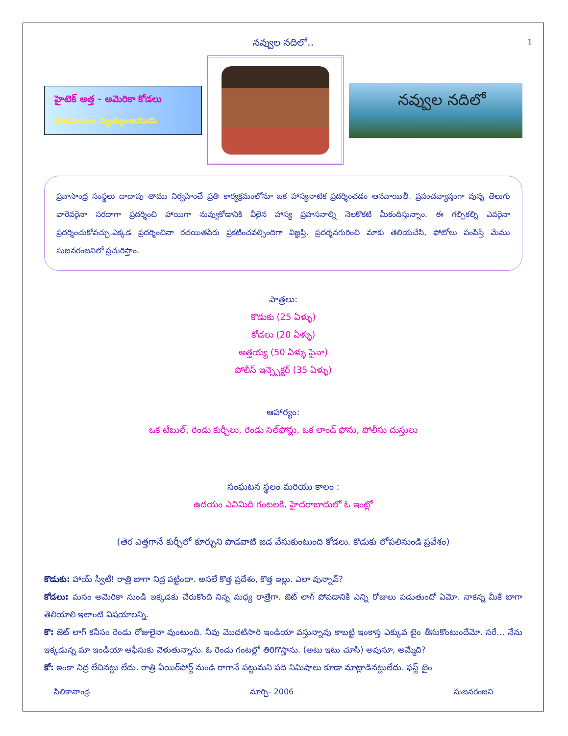నవ్వుల నదిలో.. 1
హైటెక్ అత్త - అమెరికా కోడలు
తాటిపాముల మృత్యుంజయుడు
నవ్వుల నదిలో
ప్రవాసాంధ్ర సంస్థలు దాదాపు తాము నిర్వహించే ప్రతి కార్యక్రమంలోనూ ఒక హాస్యనాటిక ప్రదర్శించడం ఆనవాయితీ. ప్రపంచవ్యాప్తంగా వున్న తెలుగు వారెవరైనా సరదాగా ప్రదర్శించి హాయిగా నువ్వుకోడానికి వీలైన హాస్య ప్రహసనాల్ని నెలకొకటి మీకందిస్తున్నాం. ఈ గల్పికల్ని ఎవరైనా ప్రదర్శించుకోవచ్చు.ఎక్కడ ప్రదర్శించినా రచయితపేరు ప్రకటించవల్సిందిగా విజ్ఞప్తి. ప్రదర్శనగురించి మాకు తెలియచేసి, ఫోటోలు పంపిస్తే మేము సుజనరంజనిలో ప్రచురిస్తాం.
పాత్రలు:
కొడుకు (25 ఏళ్ళు)
కోడలు (20 ఏళ్ళు)
అత్తయ్య (50 ఏళ్ళు పైనా)
పోలీస్ ఇన్స్పెక్టర్ (35 ఏళ్ళు)
ఆహార్యం:
ఒక టేబుల్, రెండు కుర్చీలు, రెండు సెల్‌ఫోన్లు, ఒక లాండ్ ఫోను, పోలీసు దుస్తులు
సంఘటన స్థలం మరియు కాలం :
ఉదయం ఎనిమిది గంటలకి, హైదరాబాదులో ఓ ఇంట్లో
(తెర ఎత్తగానే కుర్చీలో కూర్చుని పొడవాటి జడ వేసుకుంటుంది కోడలు. కొడుకు లోపలినుండి ప్రవేశం)
కొడుకు: హాయ్ స్వీటీ! రాత్రి బాగా నిద్ర పట్టిందా. అసలే కొత్త ప్రదేశం, కొత్త ఇల్లు. ఎలా వున్నావ్?
కోడలు: మనం అమెరికా నుండి ఇక్కడకు చేరుకొంది నిన్న మధ్య రాత్రేగా. జెట్ లాగ్ పోవడానికి ఎన్ని రోజులు పడుతుందో ఏమో. నాకన్న మీకే బాగా తెలియాలి ఇలాంటి విషయాలన్ని.
కొ: జెట్ లాగ్ కనీసం రెండు రోజులైనా వుంటుంది. నీవు మొదటిసారి ఇండియా వస్తున్నావు కాబట్టి ఇంకాస్త ఎక్కువ టైం తీసుకొంటుందేమో. సరే... నేను ఇక్కడున్న మా ఇండియా ఆఫీసుకు వెళుతున్నాను. ఓ రెండు గంటల్లో తిరిగొస్తాను. (అటు ఇటు చూసి) అవునూ, అమ్మేది?
కో: ఇంకా నిద్ర లేచినట్టు లేదు. రాత్రి ఏయిర్‌పోర్ట్ నుండి రాగానే పట్టుమని పది నిమిషాలు కూడా మాట్లాడినట్టులేదు. ఫస్ట్ టైం
సిలికానాంధ్ర మార్చి- 2006 సుజనరంజని